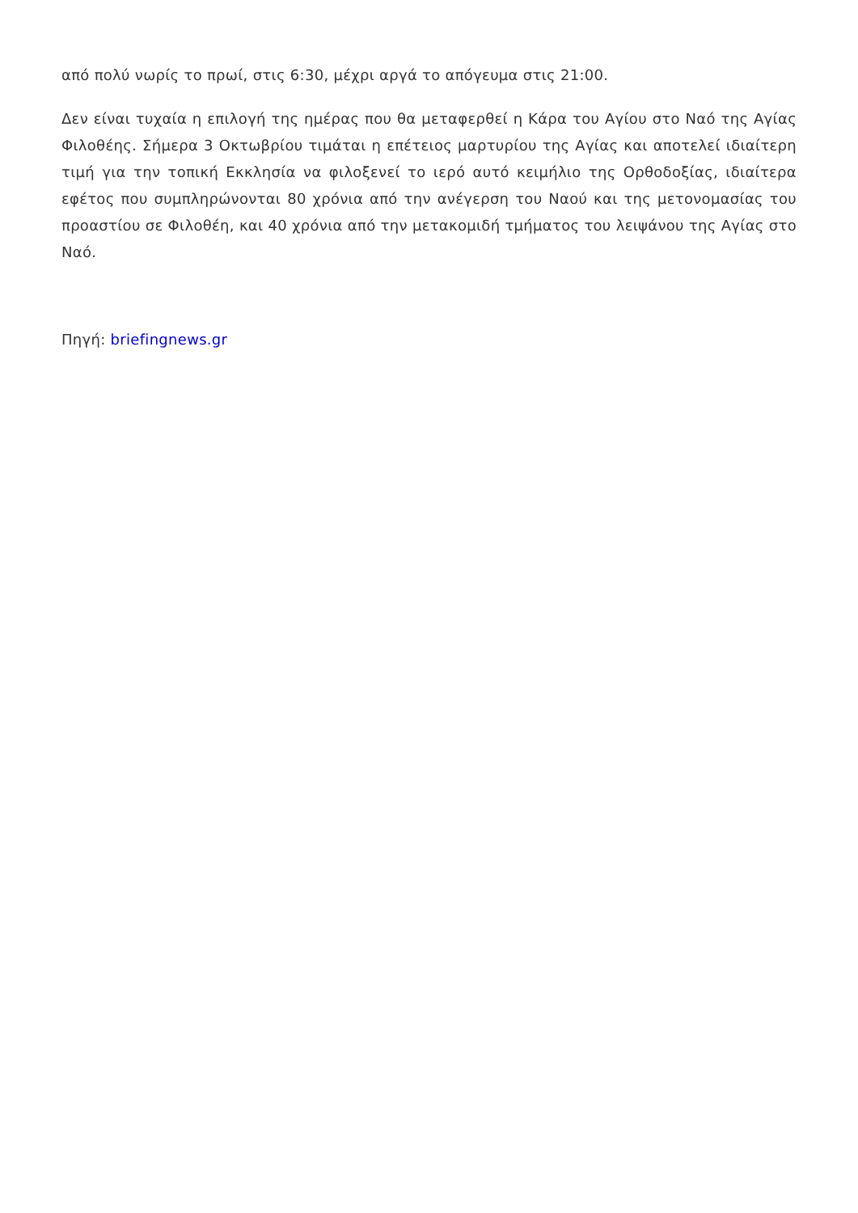από πολύ νωρίς το πρωί, στις 6:30, μέχρι αργά το απόγευμα στις 21:00.
Δεν είναι τυχαία η επιλογή της ημέρας που θα μεταφερθεί η Κάρα του Αγίου στο Ναό της Αγίας Φιλοθέης. Σήμερα 3 Οκτωβρίου τιμάται η επέτειος μαρτυρίου της Αγίας και αποτελεί ιδιαίτερη τιμή για την τοπική Εκκλησία να φιλοξενεί το ιερό αυτό κειμήλιο της Ορθοδοξίας, ιδιαίτερα εφέτος που συμπληρώνονται 80 χρόνια από την ανέγερση του Ναού και της μετονομασίας του προαστίου σε Φιλοθέη, και 40 χρόνια από την μετακομιδή τμήματος του λειψάνου της Αγίας στο Ναό.
Πηγή: briefingnews.gr